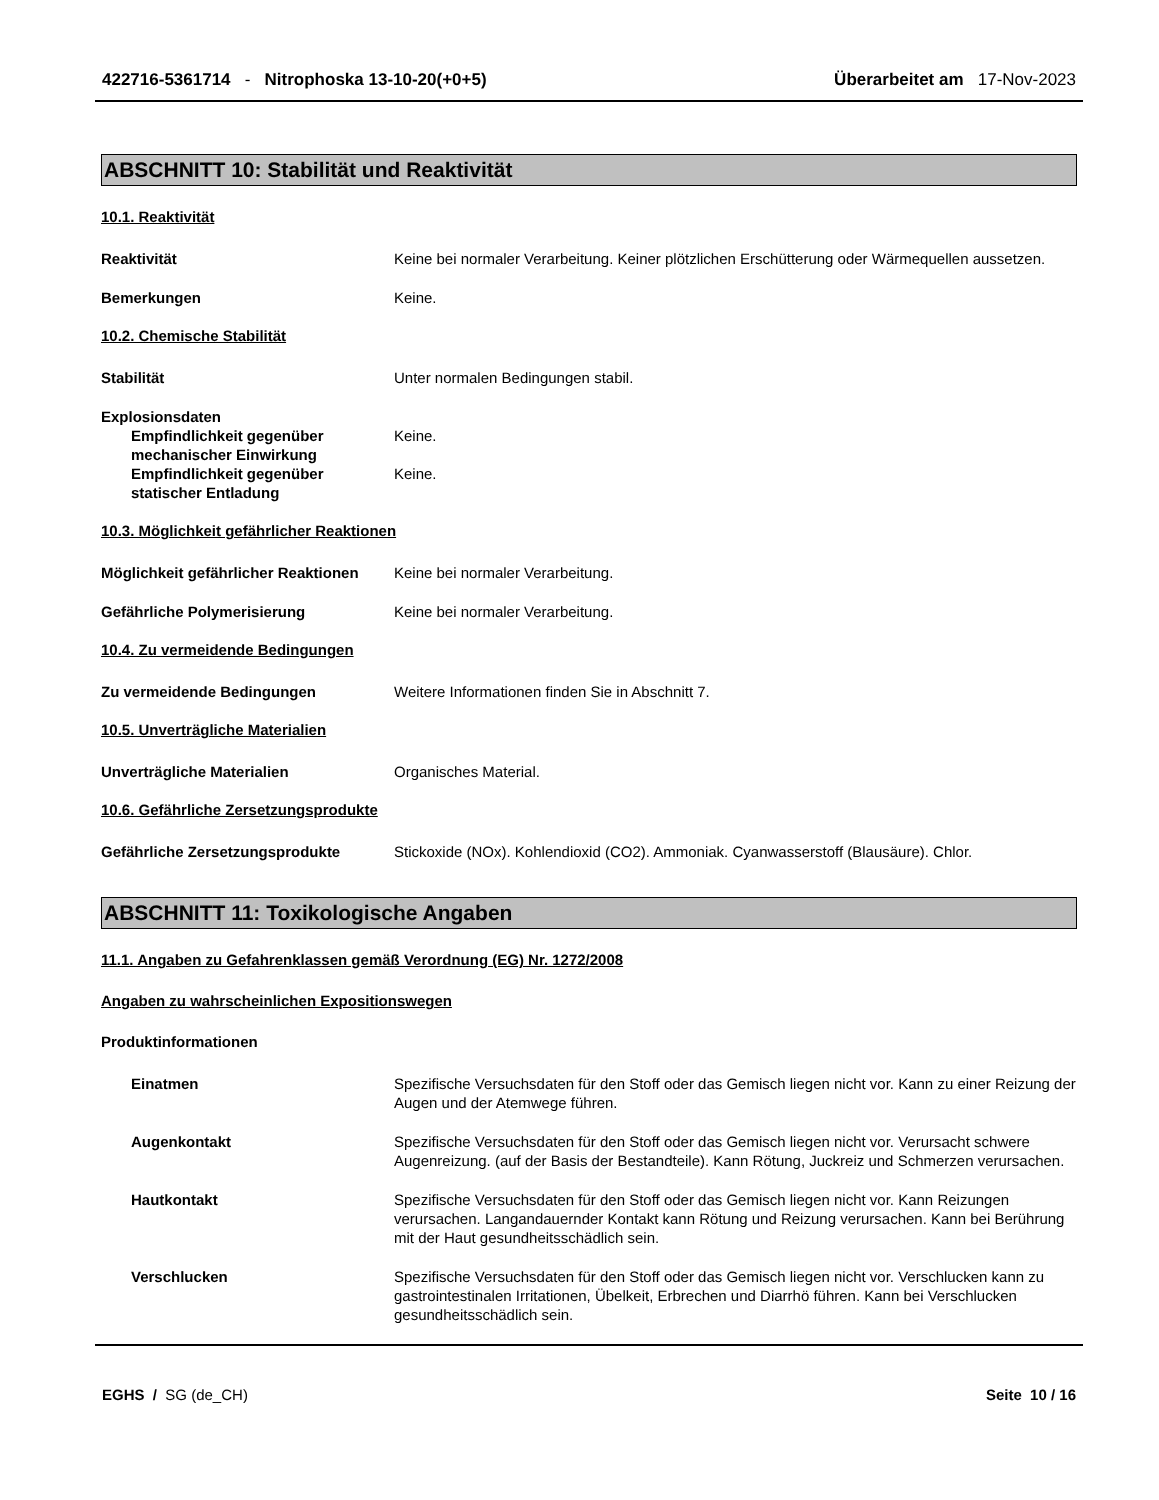422716-5361714 - Nitrophoska 13-10-20(+0+5)
Überarbeitet am 17-Nov-2023
ABSCHNITT 10: Stabilität und Reaktivität
10.1. Reaktivität
Reaktivität Keine bei normaler Verarbeitung. Keiner plötzlichen Erschütterung oder Wärmequellen aussetzen.
Bemerkungen Keine.
10.2. Chemische Stabilität
Stabilität Unter normalen Bedingungen stabil.
Explosionsdaten
Empfindlichkeit gegenüber mechanischer Einwirkung
Keine.
Empfindlichkeit gegenüber statischer Entladung
Keine.
10.3. Möglichkeit gefährlicher Reaktionen
Möglichkeit gefährlicher Reaktionen
Keine bei normaler Verarbeitung.
Gefährliche Polymerisierung Keine bei normaler Verarbeitung.
10.4. Zu vermeidende Bedingungen
Zu vermeidende Bedingungen Weitere Informationen finden Sie in Abschnitt 7.
10.5. Unverträgliche Materialien
Unverträgliche Materialien Organisches Material.
10.6. Gefährliche Zersetzungsprodukte
Gefährliche Zersetzungsprodukte Stickoxide (NOx). Kohlendioxid (CO2). Ammoniak. Cyanwasserstoff (Blausäure). Chlor.
ABSCHNITT 11: Toxikologische Angaben
11.1. Angaben zu Gefahrenklassen gemäß Verordnung (EG) Nr. 1272/2008
Angaben zu wahrscheinlichen Expositionswegen
Produktinformationen
Einatmen Spezifische Versuchsdaten für den Stoff oder das Gemisch liegen nicht vor. Kann zu einer Reizung der Augen und der Atemwege führen.
Augenkontakt Spezifische Versuchsdaten für den Stoff oder das Gemisch liegen nicht vor. Verursacht schwere Augenreizung. (auf der Basis der Bestandteile). Kann Rötung, Juckreiz und Schmerzen verursachen.
Hautkontakt Spezifische Versuchsdaten für den Stoff oder das Gemisch liegen nicht vor. Kann Reizungen verursachen. Langandauernder Kontakt kann Rötung und Reizung verursachen. Kann bei Berührung mit der Haut gesundheitsschädlich sein.
Verschlucken Spezifische Versuchsdaten für den Stoff oder das Gemisch liegen nicht vor. Verschlucken kann zu gastrointestinalen Irritationen, Übelkeit, Erbrechen und Diarrhö führen. Kann bei Verschlucken gesundheitsschädlich sein.
EGHS / SG (de_CH) Seite 10 / 16